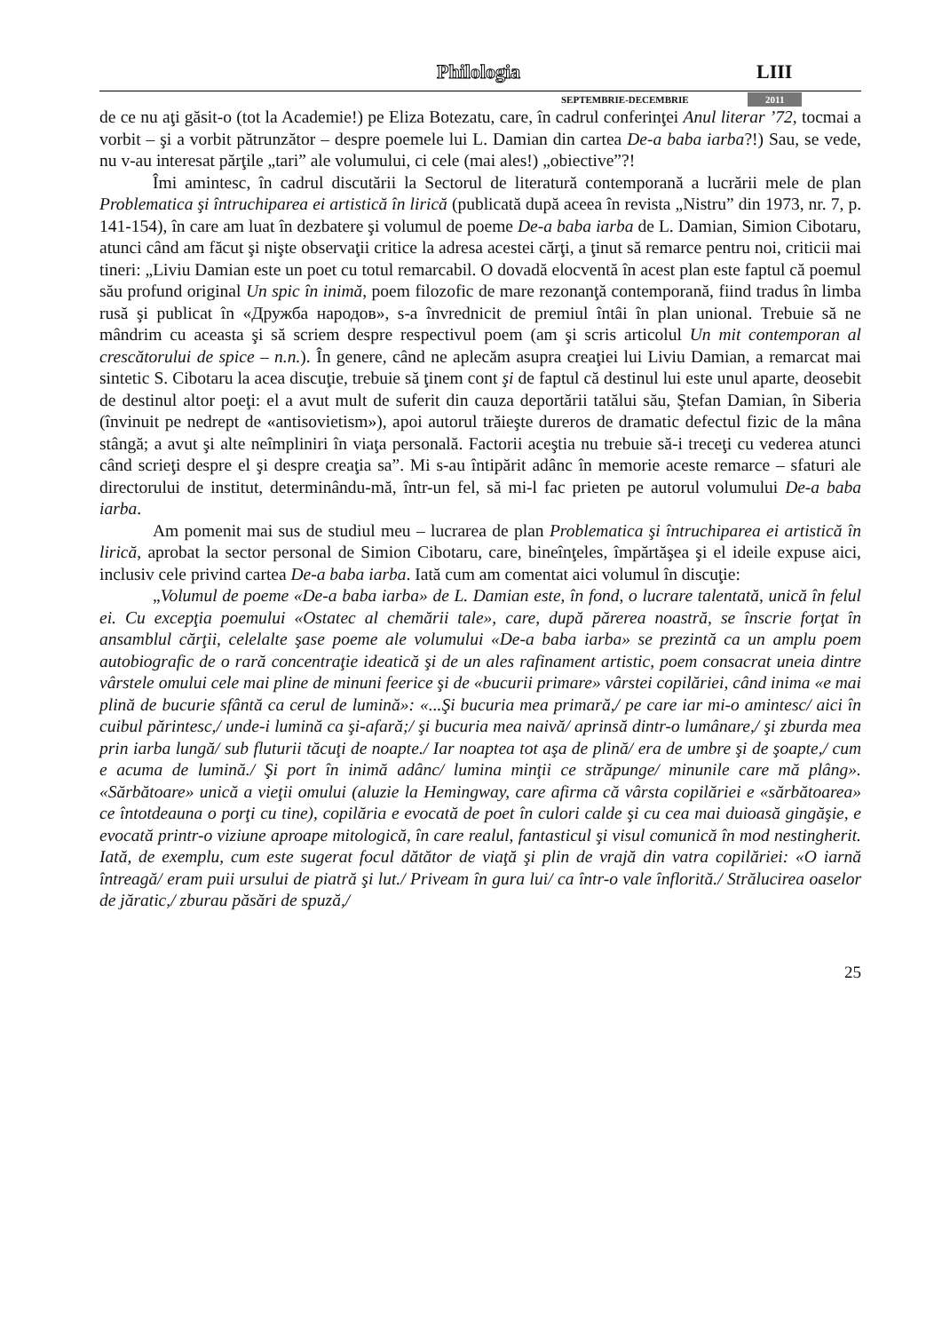Philologia LIII
SEPTEMBRIE-DECEMBRIE 2011
de ce nu aţi găsit-o (tot la Academie!) pe Eliza Botezatu, care, în cadrul conferinţei Anul literar ’72, tocmai a vorbit – şi a vorbit pătrunzător – despre poemele lui L. Damian din cartea De-a baba iarba?!) Sau, se vede, nu v-au interesat părţile „tari” ale volumului, ci cele (mai ales!) „obiective”?!
Îmi amintesc, în cadrul discutării la Sectorul de literatură contemporană a lucrării mele de plan Problematica şi întruchiparea ei artistică în lirică (publicată după aceea în revista „Nistru” din 1973, nr. 7, p. 141-154), în care am luat în dezbatere şi volumul de poeme De-a baba iarba de L. Damian, Simion Cibotaru, atunci când am făcut şi nişte observaţii critice la adresa acestei cărţi, a ţinut să remarce pentru noi, criticii mai tineri: „Liviu Damian este un poet cu totul remarcabil. O dovadă elocventă în acest plan este faptul că poemul său profund original Un spic în inimă, poem filozofic de mare rezonanţă contemporană, fiind tradus în limba rusă şi publicat în «Дружба народов», s-a învrednicit de premiul întâi în plan unional. Trebuie să ne mândrim cu aceasta şi să scriem despre respectivul poem (am şi scris articolul Un mit contemporan al crescătorului de spice – n.n.). În genere, când ne aplecăm asupra creaţiei lui Liviu Damian, a remarcat mai sintetic S. Cibotaru la acea discuţie, trebuie să ţinem cont şi de faptul că destinul lui este unul aparte, deosebit de destinul altor poeţi: el a avut mult de suferit din cauza deportării tatălui său, Ştefan Damian, în Siberia (învinuit pe nedrept de «antisovietism»), apoi autorul trăieşte dureros de dramatic defectul fizic de la mâna stângă; a avut şi alte neîmpliniri în viaţa personală. Factorii aceştia nu trebuie să-i treceţi cu vederea atunci când scrieţi despre el şi despre creaţia sa”. Mi s-au întipărit adânc în memorie aceste remarce – sfaturi ale directorului de institut, determinându-mă, într-un fel, să mi-l fac prieten pe autorul volumului De-a baba iarba.
Am pomenit mai sus de studiul meu – lucrarea de plan Problematica şi întruchiparea ei artistică în lirică, aprobat la sector personal de Simion Cibotaru, care, bineînţeles, împărtăşea şi el ideile expuse aici, inclusiv cele privind cartea De-a baba iarba. Iată cum am comentat aici volumul în discuţie:
„Volumul de poeme «De-a baba iarba» de L. Damian este, în fond, o lucrare talentată, unică în felul ei. Cu excepţia poemului «Ostatec al chemării tale», care, după părerea noastră, se înscrie forţat în ansamblul cărţii, celelalte şase poeme ale volumului «De-a baba iarba» se prezintă ca un amplu poem autobiografic de o rară concentraţie ideatică şi de un ales rafinament artistic, poem consacrat uneia dintre vârstele omului cele mai pline de minuni feerice şi de «bucurii primare» vârstei copilăriei, când inima «e mai plină de bucurie sfântă ca cerul de lumină»: «...Şi bucuria mea primară,/ pe care iar mi-o amintesc/ aici în cuibul părintesc,/ unde-i lumină ca şi-afară;/ şi bucuria mea naivă/ aprinsă dintr-o lumânare,/ şi zburda mea prin iarba lungă/ sub fluturii tăcuţi de noapte./ Iar noaptea tot aşa de plină/ era de umbre şi de şoapte,/ cum e acuma de lumină./ Şi port în inimă adânc/ lumina minţii ce străpunge/ minunile care mă plâng». «Sărbătoare» unică a vieţii omului (aluzie la Hemingway, care afirma că vârsta copilăriei e «sărbătoarea» ce întotdeauna o porţi cu tine), copilăria e evocată de poet în culori calde şi cu cea mai duioasă gingăşie, e evocată printr-o viziune aproape mitologică, în care realul, fantasticul şi visul comunică în mod nestingherit. Iată, de exemplu, cum este sugerat focul dătător de viaţă şi plin de vrajă din vatra copilăriei: «O iarnă întreagă/ eram puii ursului de piatră şi lut./ Priveam în gura lui/ ca într-o vale înflorită./ Strălucirea oaselor de jăratic,/ zburau păsări de spuză,/
25